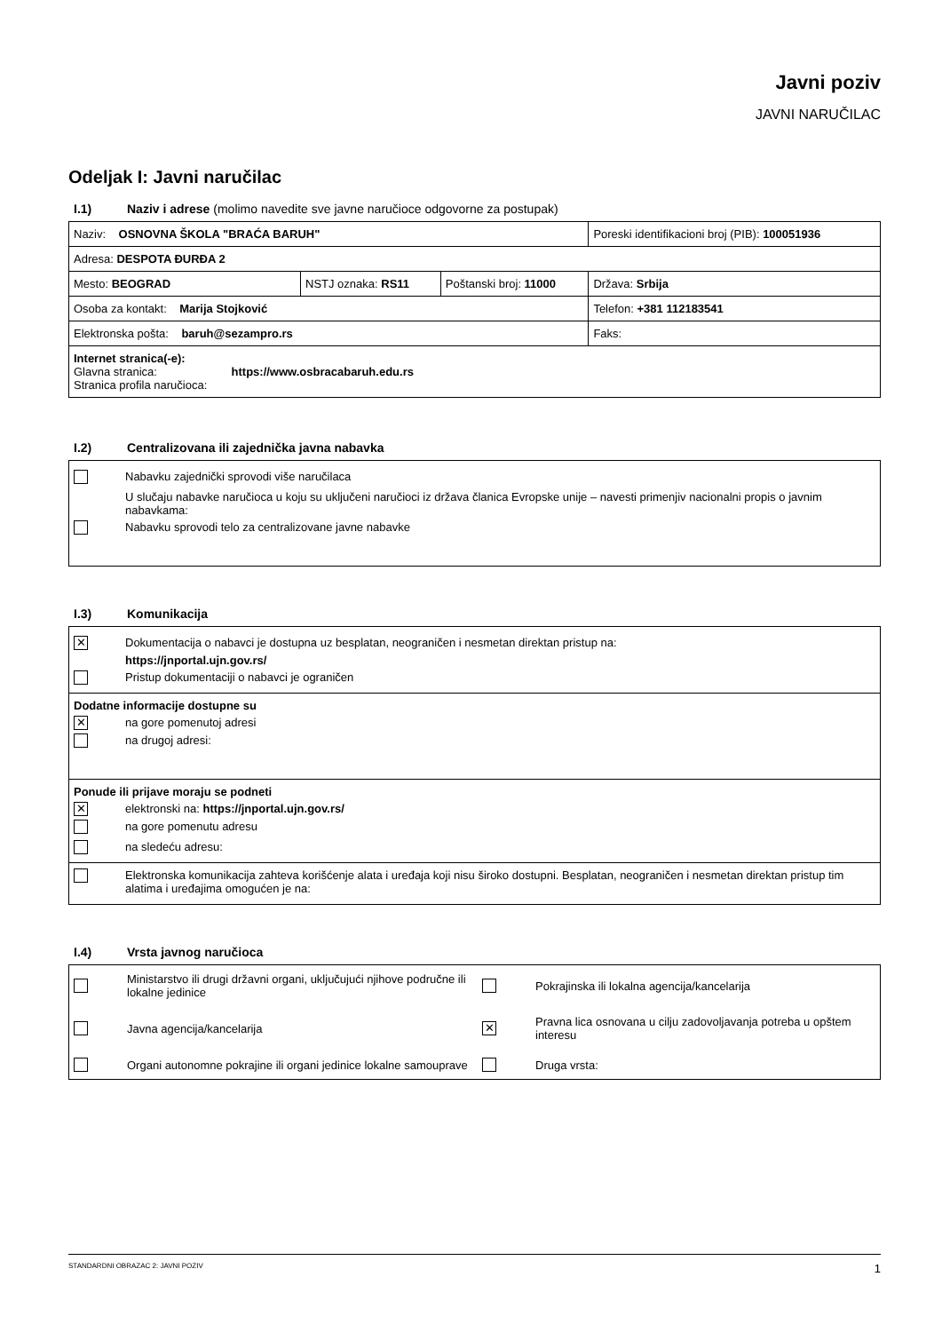Javni poziv
JAVNI NARUČILAC
Odeljak I: Javni naručilac
I.1) Naziv i adrese (molimo navedite sve javne naručioce odgovorne za postupak)
| Naziv: OSNOVNA ŠKOLA "BRAĆA BARUH" | | | Poreski identifikacioni broj (PIB): 100051936 |
| Adresa: DESPOTA ĐURĐA 2 | | | |
| Mesto: BEOGRAD | NSTJ oznaka: RS11 | Poštanski broj: 11000 | Država: Srbija |
| Osoba za kontakt: Marija Stojković | | | Telefon: +381 112183541 |
| Elektronska pošta: baruh@sezampro.rs | | | Faks: |
| Internet stranica(-e): Glavna stranica: https://www.osbracabaruh.edu.rs Stranica profila naručioca: | | | |
I.2) Centralizovana ili zajednička javna nabavka
Nabavku zajednički sprovodi više naručilaca
U slučaju nabavke naručioca u koju su uključeni naručioci iz država članica Evropske unije – navesti primenjiv nacionalni propis o javnim nabavkama:
Nabavku sprovodi telo za centralizovane javne nabavke
I.3) Komunikacija
✕ Dokumentacija o nabavci je dostupna uz besplatan, neograničen i nesmetan direktan pristup na:
https://jnportal.ujn.gov.rs/
Pristup dokumentaciji o nabavci je ograničen
Dodatne informacije dostupne su
✕ na gore pomenutoj adresi
na drugoj adresi:
Ponude ili prijave moraju se podneti
✕ elektronski na: https://jnportal.ujn.gov.rs/
na gore pomenutu adresu
na sledeću adresu:
Elektronska komunikacija zahteva korišćenje alata i uređaja koji nisu široko dostupni. Besplatan, neograničen i nesmetan direktan pristup tim alatima i uređajima omogućen je na:
I.4) Vrsta javnog naručioca
Ministarstvo ili drugi državni organi, uključujući njihove područne ili lokalne jedinice Pokrajinska ili lokalna agencija/kancelarija Javna agencija/kancelarija ✕ Pravna lica osnovana u cilju zadovoljavanja potreba u opštem interesu Organi autonomne pokrajine ili organi jedinice lokalne samouprave Druga vrsta:
STANDARDNI OBRAZAC 2: JAVNI POZIV 1